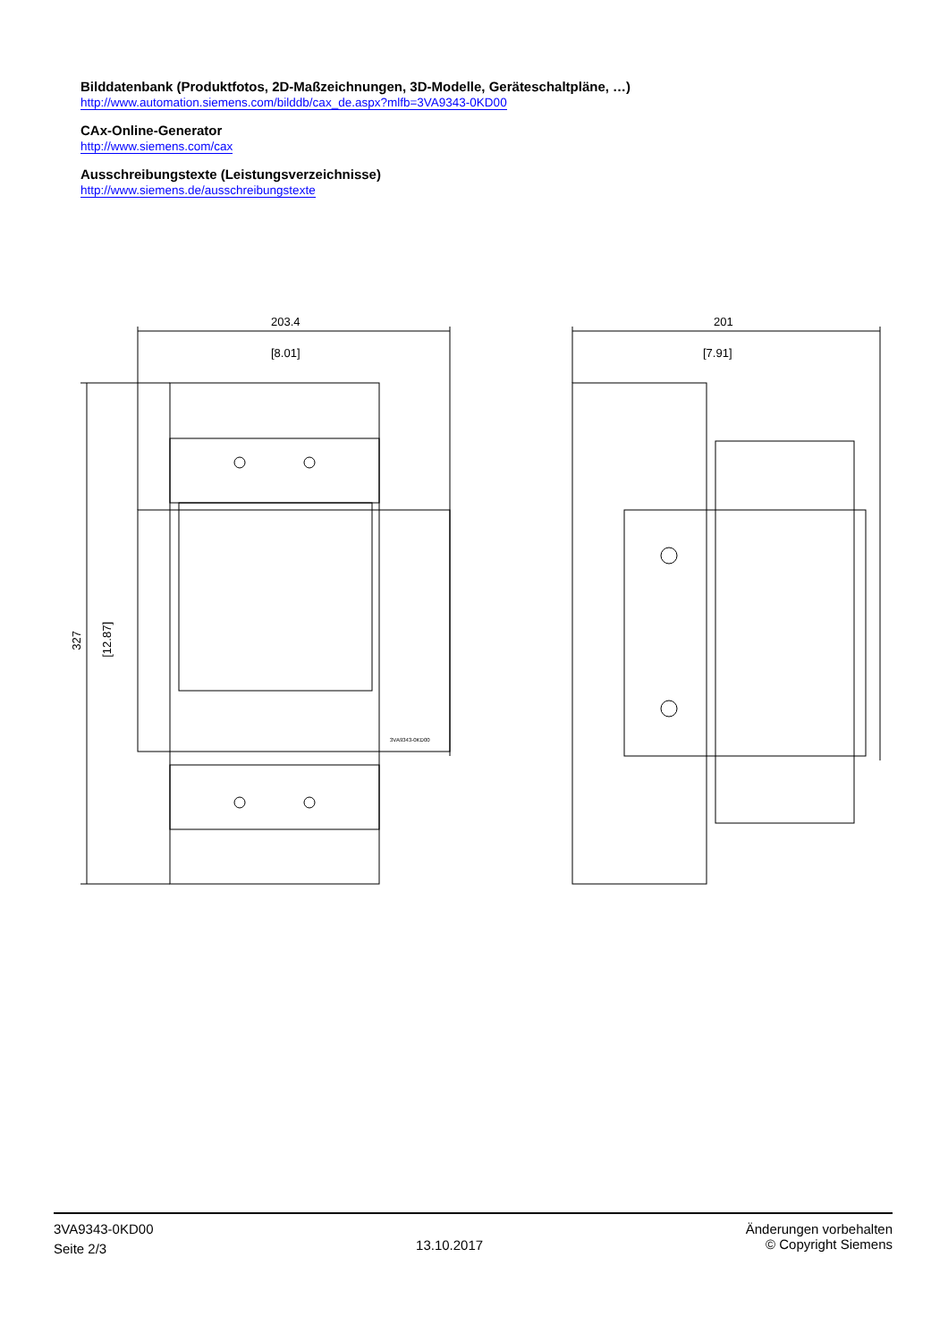Bilddatenbank (Produktfotos, 2D-Maßzeichnungen, 3D-Modelle, Geräteschaltpläne, …)
http://www.automation.siemens.com/bilddb/cax_de.aspx?mlfb=3VA9343-0KD00
CAx-Online-Generator
http://www.siemens.com/cax
Ausschreibungstexte (Leistungsverzeichnisse)
http://www.siemens.de/ausschreibungstexte
203.4
[8.01]
201
[7.91]
327
[12.87]
3VA9343-0KD00
3VA9343-0KD00
Seite 2/3
13.10.2017
Änderungen vorbehalten
© Copyright Siemens